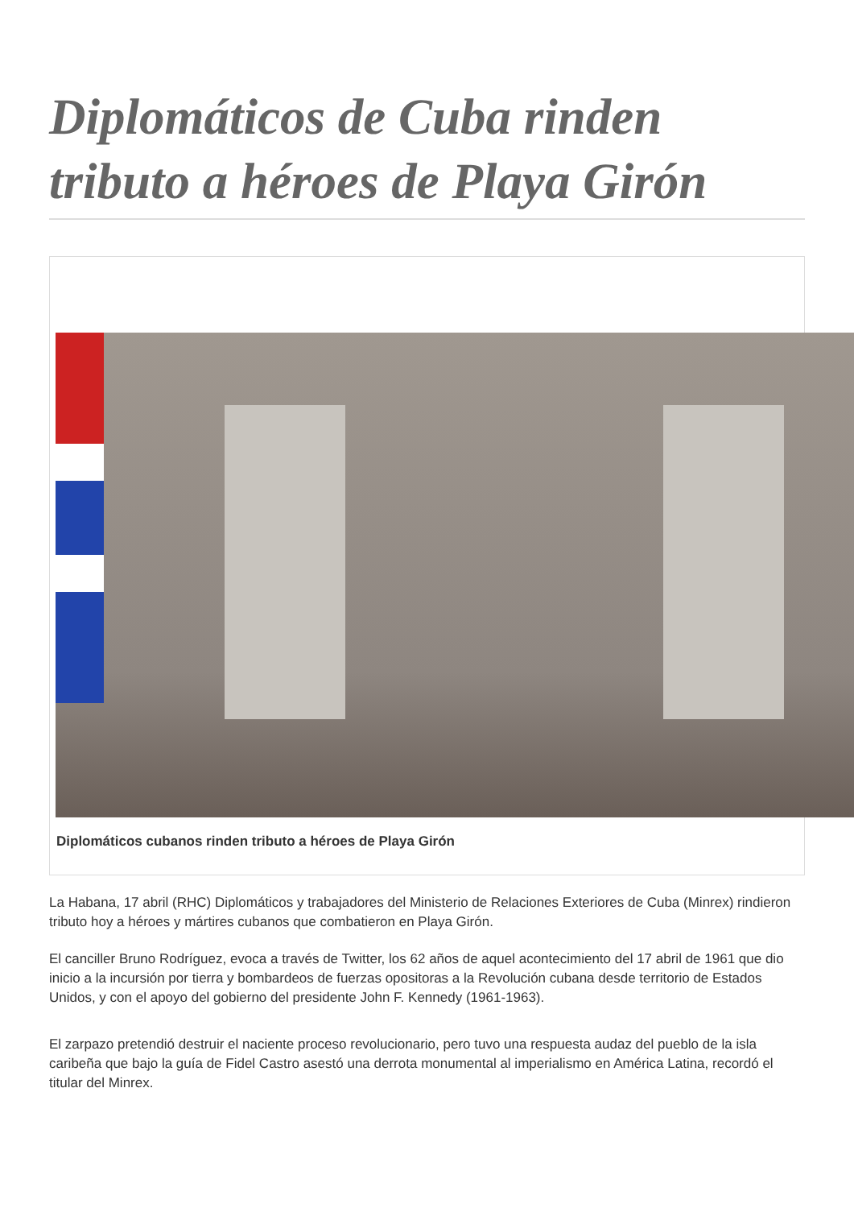Diplomáticos de Cuba rinden tributo a héroes de Playa Girón
Diplomáticos cubanos rinden tributo a héroes de Playa Girón
La Habana, 17 abril (RHC) Diplomáticos y trabajadores del Ministerio de Relaciones Exteriores de Cuba (Minrex) rindieron tributo hoy a héroes y mártires cubanos que combatieron en Playa Girón.
El canciller Bruno Rodríguez, evoca a través de Twitter, los 62 años de aquel acontecimiento del 17 abril de 1961 que dio inicio a la incursión por tierra y bombardeos de fuerzas opositoras a la Revolución cubana desde territorio de Estados Unidos, y con el apoyo del gobierno del presidente John F. Kennedy (1961-1963).
El zarpazo pretendió destruir el naciente proceso revolucionario, pero tuvo una respuesta audaz del pueblo de la isla caribeña que bajo la guía de Fidel Castro asestó una derrota monumental al imperialismo en América Latina, recordó el titular del Minrex.